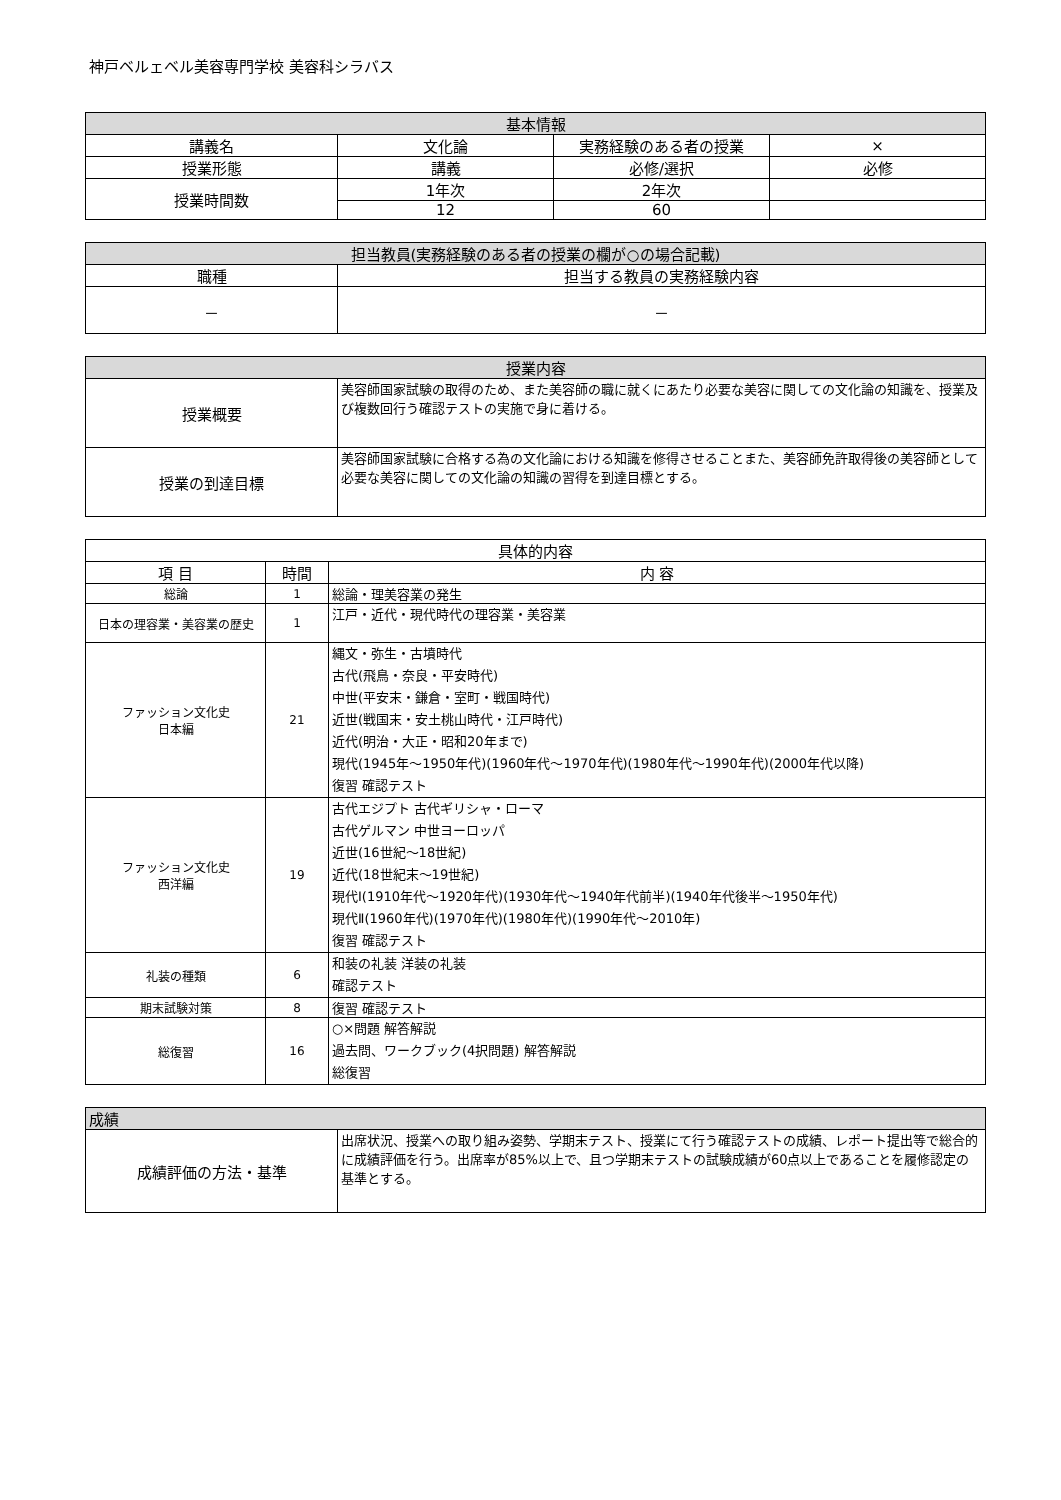神戸ベルェベル美容専門学校 美容科シラバス
| 基本情報 | | | |
| --- | --- | --- | --- |
| 講義名 | 文化論 | 実務経験のある者の授業 | × |
| 授業形態 | 講義 | 必修/選択 | 必修 |
| 授業時間数 | 1年次 | 2年次 | |
| | 12 | 60 | |
| 担当教員(実務経験のある者の授業の欄が○の場合記載) | |
| --- | --- |
| 職種 | 担当する教員の実務経験内容 |
| － | － |
| 授業内容 | |
| --- | --- |
| 授業概要 | 美容師国家試験の取得のため、また美容師の職に就くにあたり必要な美容に関しての文化論の知識を、授業及び複数回行う確認テストの実施で身に着ける。 |
| 授業の到達目標 | 美容師国家試験に合格する為の文化論における知識を修得させることまた、美容師免許取得後の美容師として必要な美容に関しての文化論の知識の習得を到達目標とする。 |
| 具体的内容 | | |
| --- | --- | --- |
| 項 目 | 時間 | 内 容 |
| 総論 | 1 | 総論・理美容業の発生 |
| 日本の理容業・美容業の歴史 | 1 | 江戸・近代・現代時代の理容業・美容業 |
| ファッション文化史 日本編 | 21 | 縄文・弥生・古墳時代 古代(飛鳥・奈良・平安時代) 中世(平安末・鎌倉・室町・戦国時代) 近世(戦国末・安土桃山時代・江戸時代) 近代(明治・大正・昭和20年まで) 現代(1945年～1950年代)(1960年代～1970年代)(1980年代～1990年代)(2000年代以降) 復習 確認テスト |
| ファッション文化史 西洋編 | 19 | 古代エジプト 古代ギリシャ・ローマ 古代ゲルマン 中世ヨーロッパ 近世(16世紀～18世紀) 近代(18世紀末～19世紀) 現代Ⅰ(1910年代～1920年代)(1930年代～1940年代前半)(1940年代後半～1950年代) 現代Ⅱ(1960年代)(1970年代)(1980年代)(1990年代～2010年) 復習 確認テスト |
| 礼装の種類 | 6 | 和装の礼装 洋装の礼装 確認テスト |
| 期末試験対策 | 8 | 復習 確認テスト |
| 総復習 | 16 | ○×問題 解答解説 過去問、ワークブック(4択問題) 解答解説 総復習 |
| 成績 | |
| --- | --- |
| 成績評価の方法・基準 | 出席状況、授業への取り組み姿勢、学期末テスト、授業にて行う確認テストの成績、レポート提出等で総合的に成績評価を行う。出席率が85%以上で、且つ学期末テストの試験成績が60点以上であることを履修認定の基準とする。 |